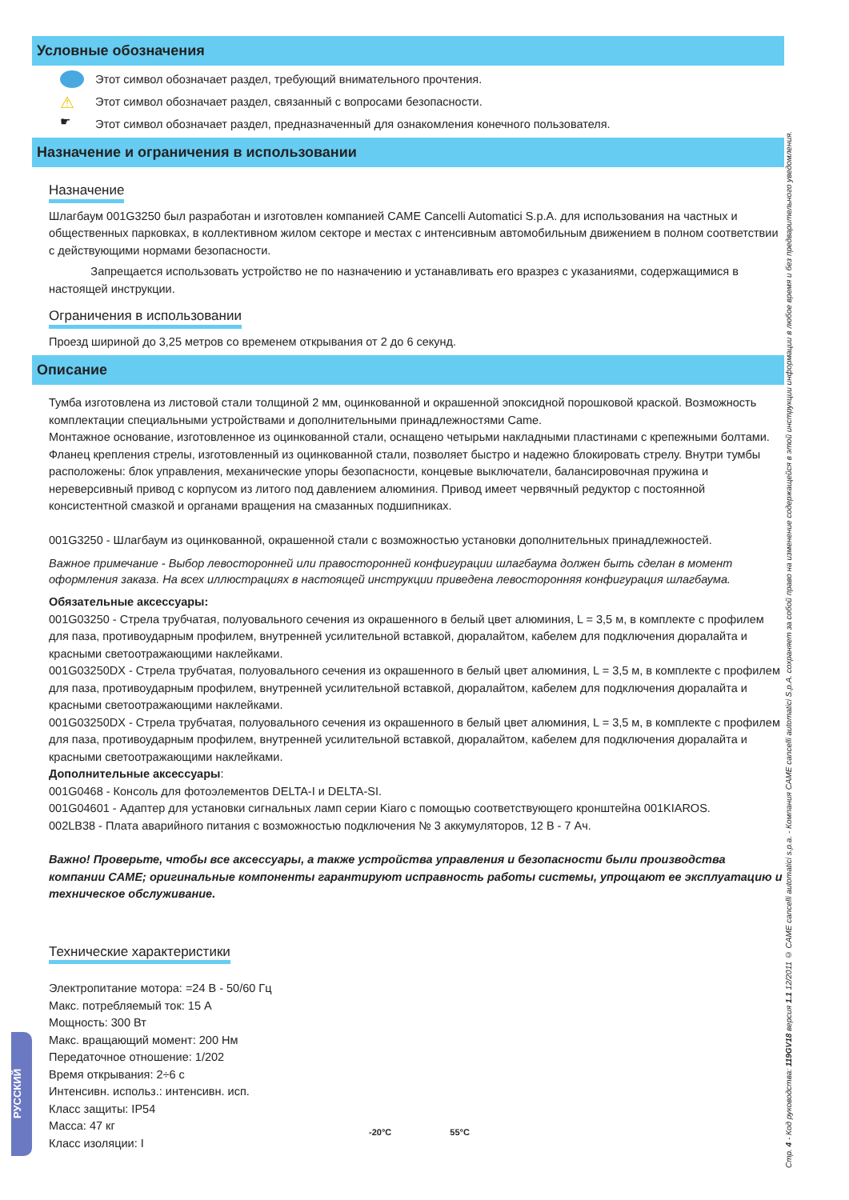Условные обозначения
Этот символ обозначает раздел, требующий внимательного прочтения.
⚠ Этот символ обозначает раздел, связанный с вопросами безопасности.
☛ Этот символ обозначает раздел, предназначенный для ознакомления конечного пользователя.
Назначение и ограничения в использовании
Назначение
Шлагбаум 001G3250 был разработан и изготовлен компанией CAME Cancelli Automatici S.p.A. для использования на частных и общественных парковках, в коллективном жилом секторе и местах с интенсивным автомобильным движением в полном соответствии с действующими нормами безопасности.
Запрещается использовать устройство не по назначению и устанавливать его вразрез с указаниями, содержащимися в настоящей инструкции.
Ограничения в использовании
Проезд шириной до 3,25 метров со временем открывания от 2 до 6 секунд.
Описание
Тумба изготовлена из листовой стали толщиной 2 мм, оцинкованной и окрашенной эпоксидной порошковой краской. Возможность комплектации специальными устройствами и дополнительными принадлежностями Came.
Монтажное основание, изготовленное из оцинкованной стали, оснащено четырьми накладными пластинами с крепежными болтами. Фланец крепления стрелы, изготовленный из оцинкованной стали, позволяет быстро и надежно блокировать стрелу. Внутри тумбы расположены: блок управления, механические упоры безопасности, концевые выключатели, балансировочная пружина и нереверсивный привод с корпусом из литого под давлением алюминия. Привод имеет червячный редуктор с постоянной консистентной смазкой и органами вращения на смазанных подшипниках.
001G3250 - Шлагбаум из оцинкованной, окрашенной стали с возможностью установки дополнительных принадлежностей.
Важное примечание - Выбор левосторонней или правосторонней конфигурации шлагбаума должен быть сделан в момент оформления заказа. На всех иллюстрациях в настоящей инструкции приведена левосторонняя конфигурация шлагбаума.
Обязательные аксессуары:
001G03250 - Стрела трубчатая, полуовального сечения из окрашенного в белый цвет алюминия, L = 3,5 м, в комплекте с профилем для паза, противоударным профилем, внутренней усилительной вставкой, дюралайтом, кабелем для подключения дюралайта и красными светоотражающими наклейками.
001G03250DX - Стрела трубчатая, полуовального сечения из окрашенного в белый цвет алюминия, L = 3,5 м, в комплекте с профилем для паза, противоударным профилем, внутренней усилительной вставкой, дюралайтом, кабелем для подключения дюралайта и красными светоотражающими наклейками.
001G03250DX - Стрела трубчатая, полуовального сечения из окрашенного в белый цвет алюминия, L = 3,5 м, в комплекте с профилем для паза, противоударным профилем, внутренней усилительной вставкой, дюралайтом, кабелем для подключения дюралайта и красными светоотражающими наклейками.
Дополнительные аксессуары:
001G0468 - Консоль для фотоэлементов DELTA-I и DELTA-SI.
001G04601 - Адаптер для установки сигнальных ламп серии Kiaro с помощью соответствующего кронштейна 001KIAROS.
002LB38 - Плата аварийного питания с возможностью подключения № 3 аккумуляторов, 12 В - 7 Ач.
Важно! Проверьте, чтобы все аксессуары, а также устройства управления и безопасности были производства компании CAME; оригинальные компоненты гарантируют исправность работы системы, упрощают ее эксплуатацию и техническое обслуживание.
Технические характеристики
Электропитание мотора: =24 В - 50/60 Гц
Макс. потребляемый ток: 15 А
Мощность: 300 Вт
Макс. вращающий момент: 200 Нм
Передаточное отношение: 1/202
Время открывания: 2÷6 с
Интенсивн. использ.: интенсивн. исп.
Класс защиты: IP54
Масса: 47 кг
Класс изоляции: I
-20°C 55°C
Стр. 4 - Код руководства: 119GV18 версия 1.1 12/2011 © CAME cancelli automatici s.p.a. - Компания CAME cancelli automatici S.p.A. сохраняет за собой право на изменение содержащейся в этой инструкции информации в любое время и без предварительного уведомления.
РУССКИЙ